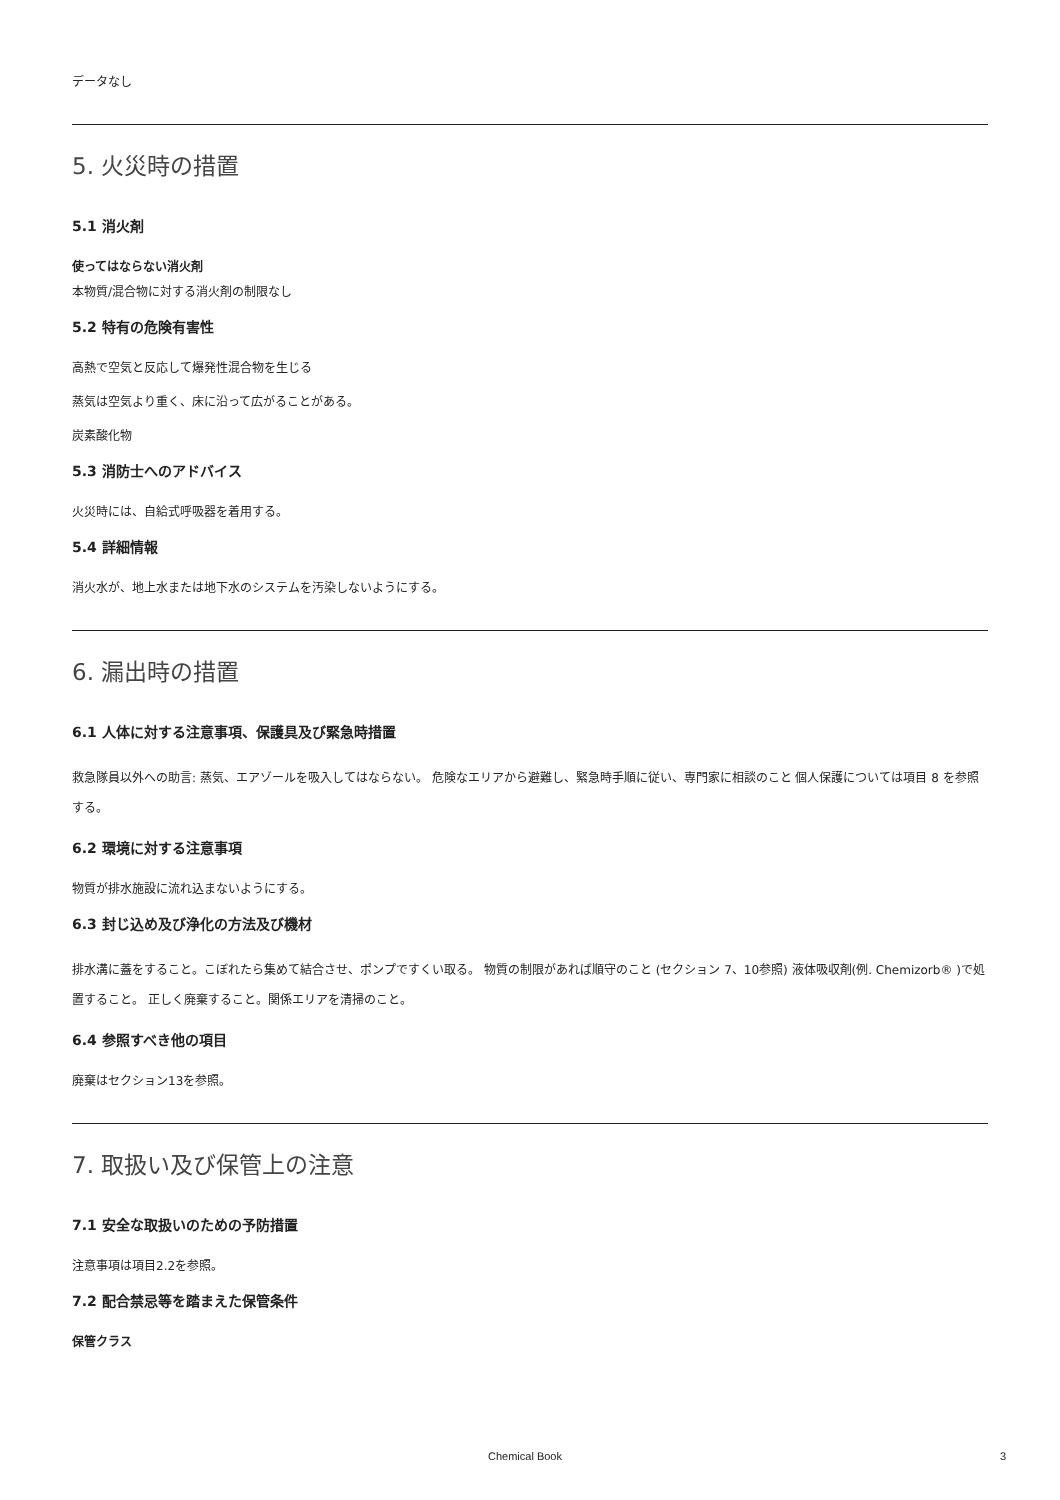データなし
5. 火災時の措置
5.1 消火剤
使ってはならない消火剤
本物質/混合物に対する消火剤の制限なし
5.2 特有の危険有害性
高熱で空気と反応して爆発性混合物を生じる
蒸気は空気より重く、床に沿って広がることがある。
炭素酸化物
5.3 消防士へのアドバイス
火災時には、自給式呼吸器を着用する。
5.4 詳細情報
消火水が、地上水または地下水のシステムを汚染しないようにする。
6. 漏出時の措置
6.1 人体に対する注意事項、保護具及び緊急時措置
救急隊員以外への助言: 蒸気、エアゾールを吸入してはならない。 危険なエリアから避難し、緊急時手順に従い、専門家に相談のこと 個人保護については項目 8 を参照する。
6.2 環境に対する注意事項
物質が排水施設に流れ込まないようにする。
6.3 封じ込め及び浄化の方法及び機材
排水溝に蓋をすること。こぼれたら集めて結合させ、ポンプですくい取る。 物質の制限があれば順守のこと (セクション 7、10参照) 液体吸収剤(例. Chemizorb® )で処置すること。 正しく廃棄すること。関係エリアを清掃のこと。
6.4 参照すべき他の項目
廃棄はセクション13を参照。
7. 取扱い及び保管上の注意
7.1 安全な取扱いのための予防措置
注意事項は項目2.2を参照。
7.2 配合禁忌等を踏まえた保管条件
保管クラス
Chemical Book 3